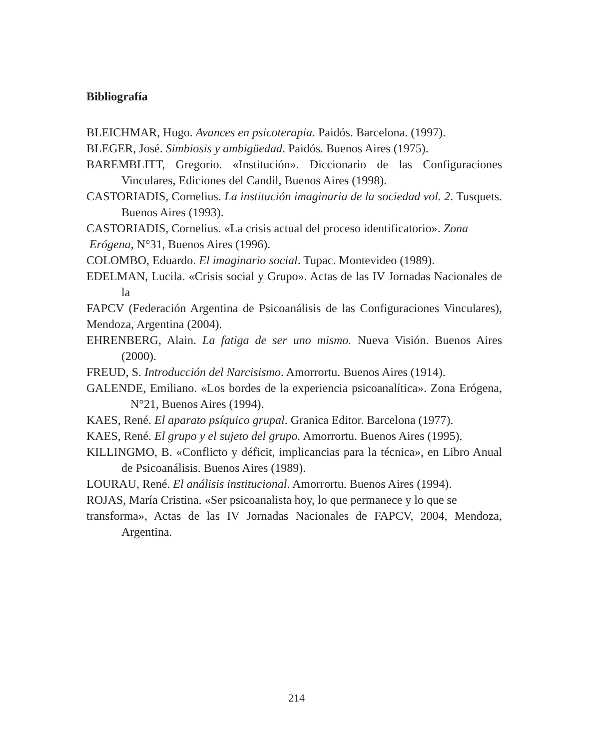Bibliografía
BLEICHMAR, Hugo. Avances en psicoterapia. Paidós. Barcelona. (1997).
BLEGER, José. Simbiosis y ambigüedad. Paidós. Buenos Aires (1975).
BAREMBLITT, Gregorio. «Institución». Diccionario de las Configuraciones Vinculares, Ediciones del Candil, Buenos Aires (1998).
CASTORIADIS, Cornelius. La institución imaginaria de la sociedad vol. 2. Tusquets. Buenos Aires (1993).
CASTORIADIS, Cornelius. «La crisis actual del proceso identificatorio». Zona
Erógena, N°31, Buenos Aires (1996).
COLOMBO, Eduardo. El imaginario social. Tupac. Montevideo (1989).
EDELMAN, Lucila. «Crisis social y Grupo». Actas de las IV Jornadas Nacionales de la
FAPCV (Federación Argentina de Psicoanálisis de las Configuraciones Vinculares), Mendoza, Argentina (2004).
EHRENBERG, Alain. La fatiga de ser uno mismo. Nueva Visión. Buenos Aires (2000).
FREUD, S. Introducción del Narcisismo. Amorrortu. Buenos Aires (1914).
GALENDE, Emiliano. «Los bordes de la experiencia psicoanalítica». Zona Erógena, N°21, Buenos Aires (1994).
KAES, René. El aparato psíquico grupal. Granica Editor. Barcelona (1977).
KAES, René. El grupo y el sujeto del grupo. Amorrortu. Buenos Aires (1995).
KILLINGMO, B. «Conflicto y déficit, implicancias para la técnica», en Libro Anual de Psicoanálisis. Buenos Aires (1989).
LOURAU, René. El análisis institucional. Amorrortu. Buenos Aires (1994).
ROJAS, María Cristina. «Ser psicoanalista hoy, lo que permanece y lo que se
transforma», Actas de las IV Jornadas Nacionales de FAPCV, 2004, Mendoza, Argentina.
214